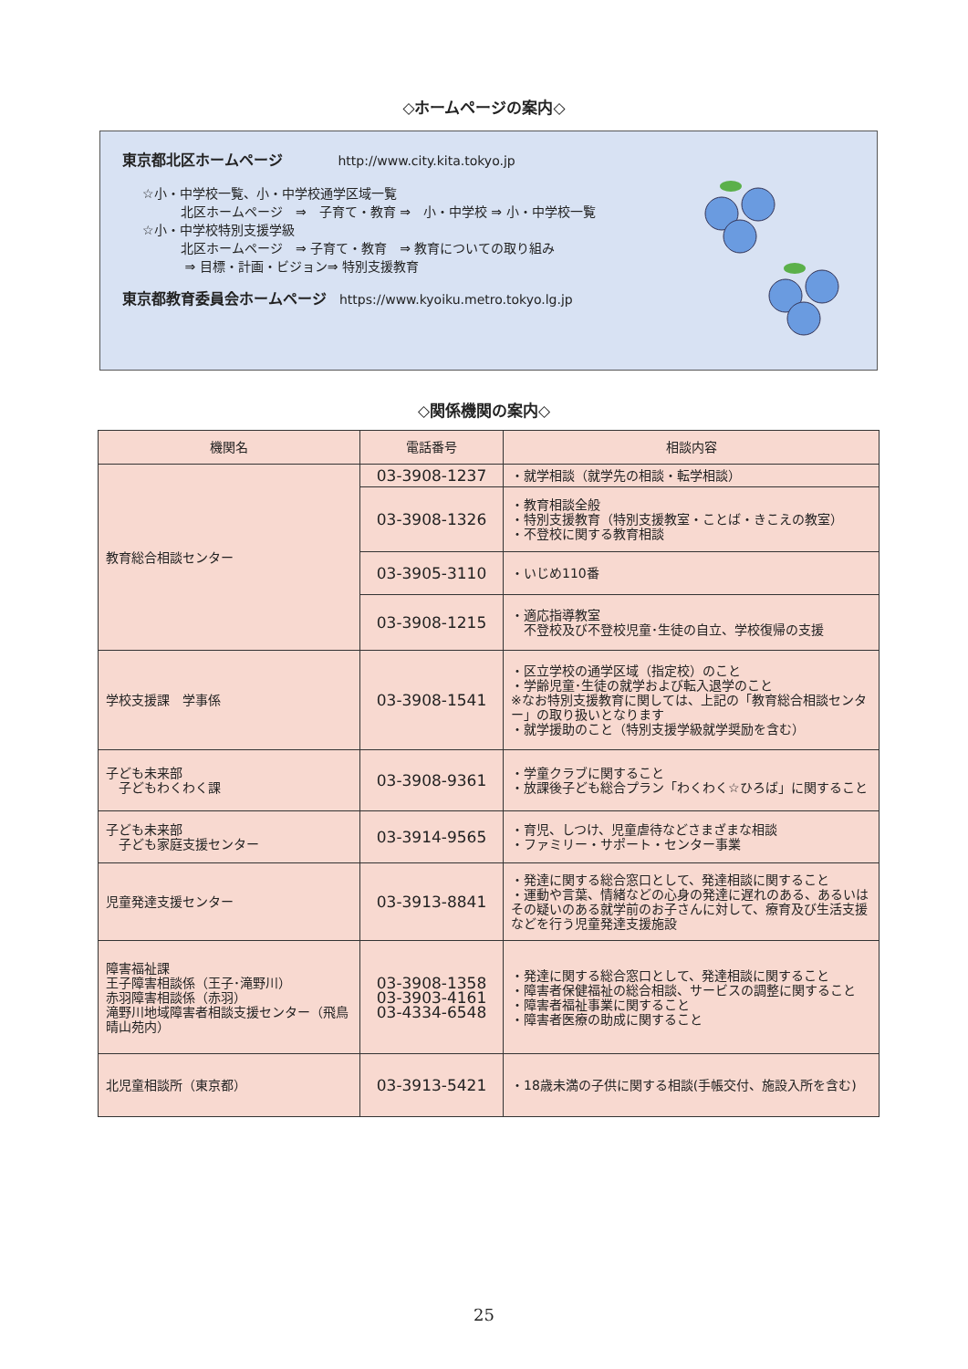◇ホームページの案内◇
東京都北区ホームページ　　　　 http://www.city.kita.tokyo.jp
☆小・中学校一覧、小・中学校通学区域一覧
　　　北区ホームページ　⇒　子育て・教育 ⇒　小・中学校 ⇒ 小・中学校一覧
☆小・中学校特別支援学級
　　　北区ホームページ　⇒ 子育て・教育　⇒ 教育についての取り組み
　　　 ⇒ 目標・計画・ビジョン⇒ 特別支援教育
東京都教育委員会ホームページ　https://www.kyoiku.metro.tokyo.lg.jp
◇関係機関の案内◇
| 機関名 | 電話番号 | 相談内容 |
| --- | --- | --- |
| 教育総合相談センター | 03-3908-1237 | ・就学相談（就学先の相談・転学相談） |
| | 03-3908-1326 | ・教育相談全般 ・特別支援教育（特別支援教室・ことば・きこえの教室） ・不登校に関する教育相談 |
| | 03-3905-3110 | ・いじめ110番 |
| | 03-3908-1215 | ・適応指導教室 不登校及び不登校児童･生徒の自立、学校復帰の支援 |
| 学校支援課 学事係 | 03-3908-1541 | ・区立学校の通学区域（指定校）のこと ・学齢児童･生徒の就学および転入退学のこと ※なお特別支援教育に関しては、上記の「教育総合相談センター」の取り扱いとなります ・就学援助のこと（特別支援学級就学奨励を含む） |
| 子ども未来部 子どもわくわく課 | 03-3908-9361 | ・学童クラブに関すること ・放課後子ども総合プラン「わくわく☆ひろば」に関すること |
| 子ども未来部 子ども家庭支援センター | 03-3914-9565 | ・育児、しつけ、児童虐待などさまざまな相談 ・ファミリー・サポート・センター事業 |
| 児童発達支援センター | 03-3913-8841 | ・発達に関する総合窓口として、発達相談に関すること ・運動や言葉、情緒などの心身の発達に遅れのある、あるいはその疑いのある就学前のお子さんに対して、療育及び生活支援などを行う児童発達支援施設 |
| 障害福祉課 王子障害相談係（王子･滝野川） 赤羽障害相談係（赤羽） 滝野川地域障害者相談支援センター（飛鳥晴山苑内） | 03-3908-1358 03-3903-4161 03-4334-6548 | ・発達に関する総合窓口として、発達相談に関すること ・障害者保健福祉の総合相談、サービスの調整に関すること ・障害者福祉事業に関すること ・障害者医療の助成に関すること |
| 北児童相談所（東京都） | 03-3913-5421 | ・18歳未満の子供に関する相談(手帳交付、施設入所を含む) |
25